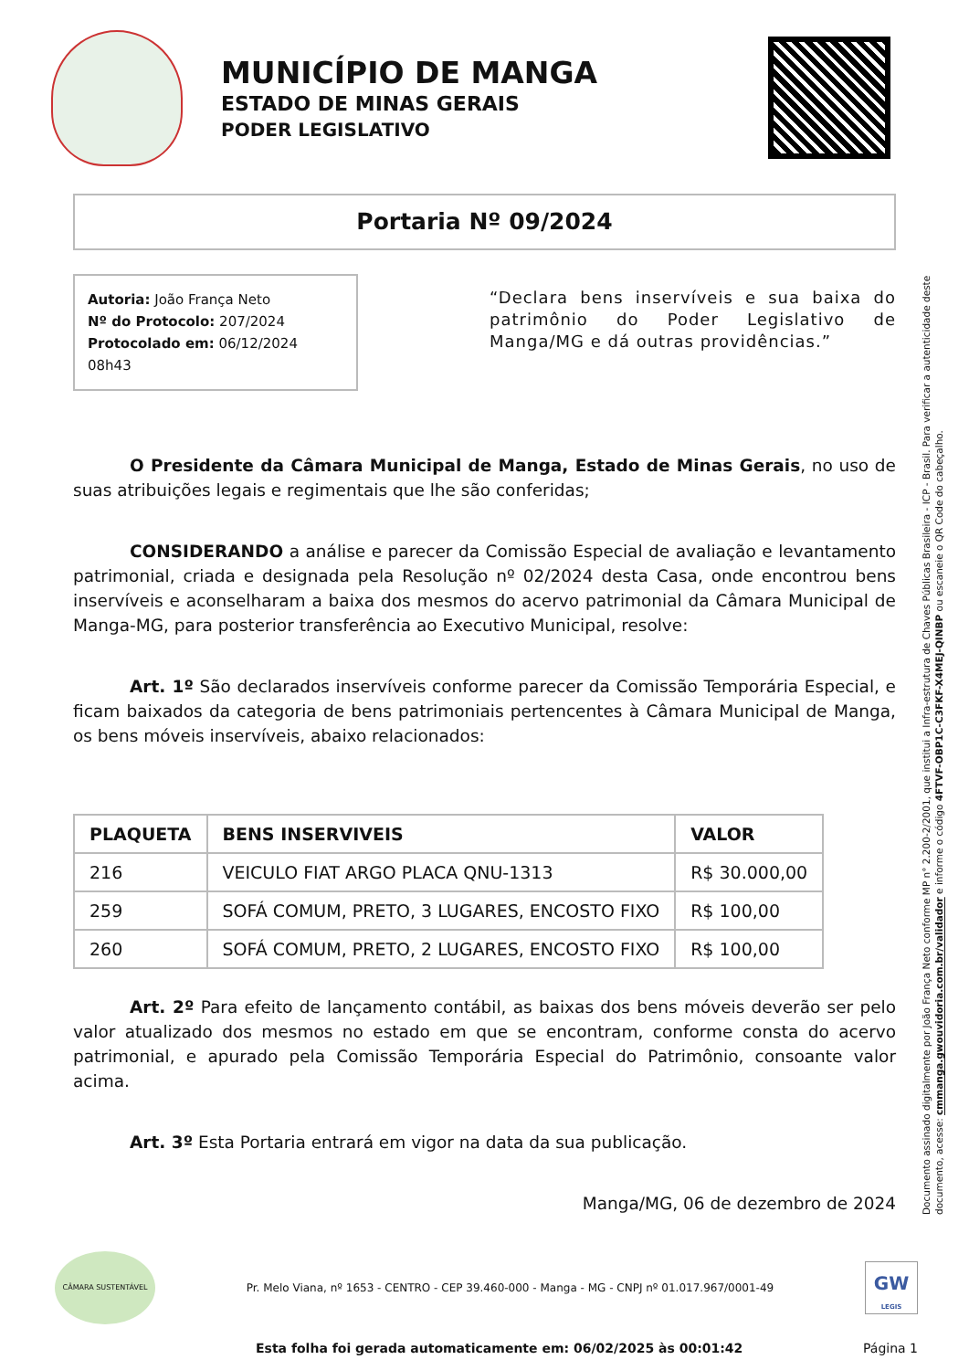MUNICÍPIO DE MANGA
ESTADO DE MINAS GERAIS
PODER LEGISLATIVO
Portaria Nº 09/2024
Autoria: João França Neto
Nº do Protocolo: 207/2024
Protocolado em: 06/12/2024 08h43
“Declara bens inservíveis e sua baixa do patrimônio do Poder Legislativo de Manga/MG e dá outras providências.”
O Presidente da Câmara Municipal de Manga, Estado de Minas Gerais, no uso de suas atribuições legais e regimentais que lhe são conferidas;
CONSIDERANDO a análise e parecer da Comissão Especial de avaliação e levantamento patrimonial, criada e designada pela Resolução nº 02/2024 desta Casa, onde encontrou bens inservíveis e aconselharam a baixa dos mesmos do acervo patrimonial da Câmara Municipal de Manga-MG, para posterior transferência ao Executivo Municipal, resolve:
Art. 1º São declarados inservíveis conforme parecer da Comissão Temporária Especial, e ficam baixados da categoria de bens patrimoniais pertencentes à Câmara Municipal de Manga, os bens móveis inservíveis, abaixo relacionados:
| PLAQUETA | BENS INSERVIVEIS | VALOR |
| --- | --- | --- |
| 216 | VEICULO FIAT ARGO PLACA QNU-1313 | R$ 30.000,00 |
| 259 | SOFÁ COMUM, PRETO, 3 LUGARES, ENCOSTO FIXO | R$ 100,00 |
| 260 | SOFÁ COMUM, PRETO, 2 LUGARES, ENCOSTO FIXO | R$ 100,00 |
Art. 2º Para efeito de lançamento contábil, as baixas dos bens móveis deverão ser pelo valor atualizado dos mesmos no estado em que se encontram, conforme consta do acervo patrimonial, e apurado pela Comissão Temporária Especial do Patrimônio, consoante valor acima.
Art. 3º Esta Portaria entrará em vigor na data da sua publicação.
Manga/MG, 06 de dezembro de 2024
Documento assinado digitalmente por João França Neto conforme MP n° 2.200-2/2001, que institui a Infra-estrutura de Chaves Públicas Brasileira - ICP - Brasil. Para verificar a autenticidade deste documento, acesse: cmmanga.gwouvidoria.com.br/validador e informe o código 4FTVF-OBP1C-C3FKF-X4MEJ-QINBP ou escaneie o QR Code do cabeçalho.
CÂMARA SUSTENTÁVEL
Pr. Melo Viana, nº 1653 - CENTRO - CEP 39.460-000 - Manga - MG - CNPJ nº 01.017.967/0001-49
GW
LEGIS
Esta folha foi gerada automaticamente em: 06/02/2025 às 00:01:42 Página 1